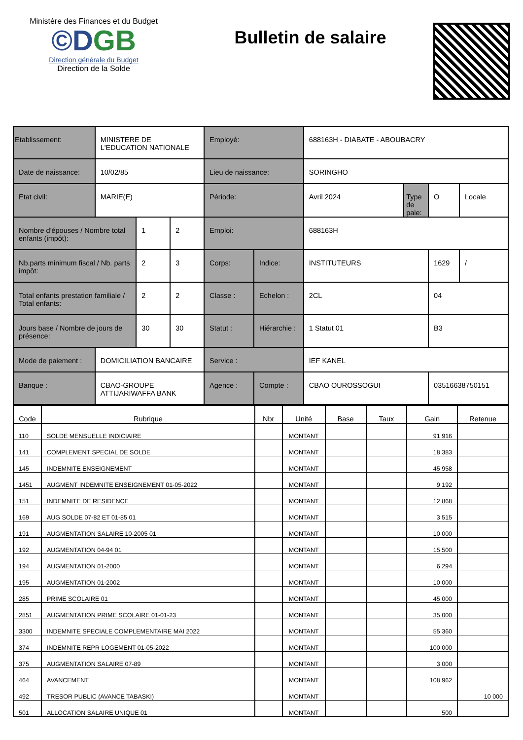Ministère des Finances et du Budget
©DGB
Direction générale du Budget
Direction de la Solde
Bulletin de salaire
| Etablissement: | MINISTERE DE L'EDUCATION NATIONALE | | | Employé: | | 688163H - DIABATE - ABOUBACRY | | | |
| Date de naissance: | 10/02/85 | | | Lieu de naissance: | | SORINGHO | | | |
| Etat civil: | MARIE(E) | | | Période: | | Avril 2024 | Type de paie: | O | Locale |
| Nombre d'épouses / Nombre total enfants (impôt): | | 1 | 2 | Emploi: | | 688163H | | | |
| Nb.parts minimum fiscal / Nb. parts impôt: | | 2 | 3 | Corps: | Indice: | INSTITUTEURS | | 1629 | / |
| Total enfants prestation familiale / Total enfants: | | 2 | 2 | Classe : | Echelon : | 2CL | | 04 | |
| Jours base / Nombre de jours de présence: | | 30 | 30 | Statut : | Hiérarchie : | 1 Statut 01 | | B3 | |
| Mode de paiement : | DOMICILIATION BANCAIRE | | | Service : | | IEF KANEL | | | |
| Banque : | CBAO-GROUPE ATTIJARIWAFFA BANK | | | Agence : | Compte : | CBAO OUROSSOGUI | | 03516638750151 | |
| Code | Rubrique | Nbr | Unité | Base | Taux | Gain | Retenue |
| --- | --- | --- | --- | --- | --- | --- | --- |
| 110 | SOLDE MENSUELLE INDICIAIRE | | MONTANT | | | 91 916 | |
| 141 | COMPLEMENT SPECIAL DE SOLDE | | MONTANT | | | 18 383 | |
| 145 | INDEMNITE ENSEIGNEMENT | | MONTANT | | | 45 958 | |
| 1451 | AUGMENT INDEMNITE ENSEIGNEMENT 01-05-2022 | | MONTANT | | | 9 192 | |
| 151 | INDEMNITE DE RESIDENCE | | MONTANT | | | 12 868 | |
| 169 | AUG SOLDE 07-82 ET 01-85 01 | | MONTANT | | | 3 515 | |
| 191 | AUGMENTATION SALAIRE 10-2005 01 | | MONTANT | | | 10 000 | |
| 192 | AUGMENTATION 04-94 01 | | MONTANT | | | 15 500 | |
| 194 | AUGMENTATION 01-2000 | | MONTANT | | | 6 294 | |
| 195 | AUGMENTATION 01-2002 | | MONTANT | | | 10 000 | |
| 285 | PRIME SCOLAIRE 01 | | MONTANT | | | 45 000 | |
| 2851 | AUGMENTATION PRIME SCOLAIRE 01-01-23 | | MONTANT | | | 35 000 | |
| 3300 | INDEMNITE SPECIALE COMPLEMENTAIRE MAI 2022 | | MONTANT | | | 55 360 | |
| 374 | INDEMNITE REPR LOGEMENT 01-05-2022 | | MONTANT | | | 100 000 | |
| 375 | AUGMENTATION SALAIRE 07-89 | | MONTANT | | | 3 000 | |
| 464 | AVANCEMENT | | MONTANT | | | 108 962 | |
| 492 | TRESOR PUBLIC (AVANCE TABASKI) | | MONTANT | | | | 10 000 |
| 501 | ALLOCATION SALAIRE UNIQUE 01 | | MONTANT | | | 500 | |